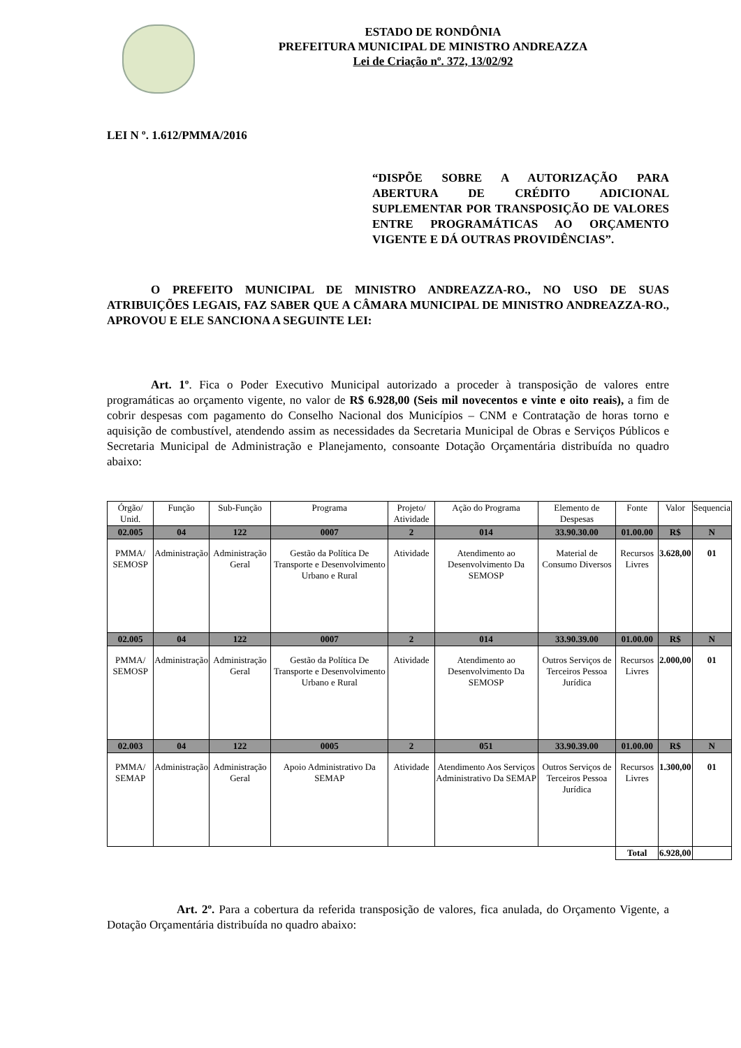ESTADO DE RONDÔNIA
PREFEITURA MUNICIPAL DE MINISTRO ANDREAZZA
Lei de Criação nº. 372, 13/02/92
LEI N º. 1.612/PMMA/2016
“DISPÕE SOBRE A AUTORIZAÇÃO PARA ABERTURA DE CRÉDITO ADICIONAL SUPLEMENTAR POR TRANSPOSIÇÃO DE VALORES ENTRE PROGRAMÁTICAS AO ORÇAMENTO VIGENTE E DÁ OUTRAS PROVIDÊNCIAS”.
O PREFEITO MUNICIPAL DE MINISTRO ANDREAZZA-RO., NO USO DE SUAS ATRIBUIÇÕES LEGAIS, FAZ SABER QUE A CÂMARA MUNICIPAL DE MINISTRO ANDREAZZA-RO., APROVOU E ELE SANCIONA A SEGUINTE LEI:
Art. 1º. Fica o Poder Executivo Municipal autorizado a proceder à transposição de valores entre programáticas ao orçamento vigente, no valor de R$ 6.928,00 (Seis mil novecentos e vinte e oito reais), a fim de cobrir despesas com pagamento do Conselho Nacional dos Municípios – CNM e Contratação de horas torno e aquisição de combustível, atendendo assim as necessidades da Secretaria Municipal de Obras e Serviços Públicos e Secretaria Municipal de Administração e Planejamento, consoante Dotação Orçamentária distribuída no quadro abaixo:
| Órgão/ Unid. | Função | Sub-Função | Programa | Projeto/ Atividade | Ação do Programa | Elemento de Despesas | Fonte | Valor | Sequencia |
| 02.005 | 04 | 122 | 0007 | 2 | 014 | 33.90.30.00 | 01.00.00 | R$ | N |
| PMMA/ SEMOSP | Administração | Administração Geral | Gestão da Política De Transporte e Desenvolvimento Urbano e Rural | Atividade | Atendimento ao Desenvolvimento Da SEMOSP | Material de Consumo Diversos | Recursos Livres | 3.628,00 | 01 |
| 02.005 | 04 | 122 | 0007 | 2 | 014 | 33.90.39.00 | 01.00.00 | R$ | N |
| PMMA/ SEMOSP | Administração | Administração Geral | Gestão da Política De Transporte e Desenvolvimento Urbano e Rural | Atividade | Atendimento ao Desenvolvimento Da SEMOSP | Outros Serviços de Terceiros Pessoa Jurídica | Recursos Livres | 2.000,00 | 01 |
| 02.003 | 04 | 122 | 0005 | 2 | 051 | 33.90.39.00 | 01.00.00 | R$ | N |
| PMMA/ SEMAP | Administração | Administração Geral | Apoio Administrativo Da SEMAP | Atividade | Atendimento Aos Serviços Administrativo Da SEMAP | Outros Serviços de Terceiros Pessoa Jurídica | Recursos Livres | 1.300,00 | 01 |
| | | | | | | | Total | 6.928,00 | |
Art. 2º. Para a cobertura da referida transposição de valores, fica anulada, do Orçamento Vigente, a Dotação Orçamentária distribuída no quadro abaixo: